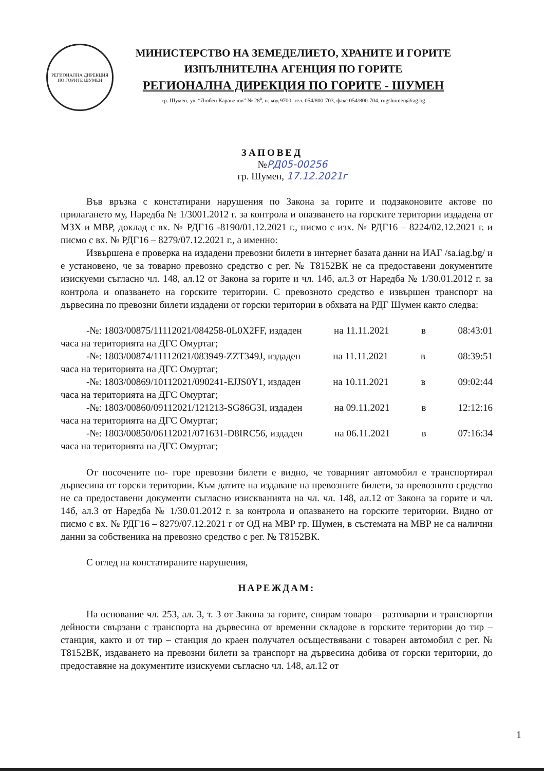РЕГИОНАЛНА ДИРЕКЦИЯ ПО ГОРИТЕ ШУМЕН
МИНИСТЕРСТВО НА ЗЕМЕДЕЛИЕТО, ХРАНИТЕ И ГОРИТЕ
ИЗПЪЛНИТЕЛНА АГЕНЦИЯ ПО ГОРИТЕ
РЕГИОНАЛНА ДИРЕКЦИЯ ПО ГОРИТЕ - ШУМЕН
гр. Шумен, ул. “Любен Каравелов” № 28<sup>а</sup>, п. код 9700, тел. 054/800-703, факс 054/800-704, rugshumen@iag.bg
ЗАПОВЕД
№РД05-00256
гр. Шумен, 17.12.2021г
Във връзка с констатирани нарушения по Закона за горите и подзаконовите актове по прилагането му, Наредба № 1/3001.2012 г. за контрола и опазването на горските територии издадена от МЗХ и МВР, доклад с вх. № РДГ16 -8190/01.12.2021 г., писмо с изх. № РДГ16 – 8224/02.12.2021 г. и писмо с вх. № РДГ16 – 8279/07.12.2021 г., а именно:
Извършена е проверка на издадени превозни билети в интернет базата данни на ИАГ /sa.iag.bg/ и е установено, че за товарно превозно средство с рег. № Т8152ВК не са предоставени документите изискуеми съгласно чл. 148, ал.12 от Закона за горите и чл. 14б, ал.3 от Наредба № 1/30.01.2012 г. за контрола и опазването на горските територии. С превозното средство е извършен транспорт на дървесина по превозни билети издадени от горски територии в обхвата на РДГ Шумен както следва:
-№: 1803/00875/11112021/084258-0L0X2FF, издаден на 11.11.2021 в 08:43:01
часа на територията на ДГС Омуртаг;
-№: 1803/00874/11112021/083949-ZZT349J, издаден на 11.11.2021 в 08:39:51
часа на територията на ДГС Омуртаг;
-№: 1803/00869/10112021/090241-EJJS0Y1, издаден на 10.11.2021 в 09:02:44
часа на територията на ДГС Омуртаг;
-№: 1803/00860/09112021/121213-SG86G3I, издаден на 09.11.2021 в 12:12:16
часа на територията на ДГС Омуртаг;
-№: 1803/00850/06112021/071631-D8IRC56, издаден на 06.11.2021 в 07:16:34
часа на територията на ДГС Омуртаг;
От посочените по- горе превозни билети е видно, че товарният автомобил е транспортирал дървесина от горски територии. Към датите на издаване на превозните билети, за превозното средство не са предоставени документи съгласно изискванията на чл. чл. 148, ал.12 от Закона за горите и чл. 14б, ал.3 от Наредба № 1/30.01.2012 г. за контрола и опазването на горските територии. Видно от писмо с вх. № РДГ16 – 8279/07.12.2021 г от ОД на МВР гр. Шумен, в състемата на МВР не са налични данни за собственика на превозно средство с рег. № Т8152ВК.
С оглед на констатираните нарушения,
НАРЕЖДАМ:
На основание чл. 253, ал. 3, т. 3 от Закона за горите, спирам товаро – разтоварни и транспортни дейности свързани с транспорта на дървесина от временни складове в горските територии до тир – станция, както и от тир – станция до краен получател осъществявани с товарен автомобил с рег. № Т8152ВК, издаването на превозни билети за транспорт на дървесина добива от горски територии, до предоставяне на документите изискуеми съгласно чл. 148, ал.12 от
1